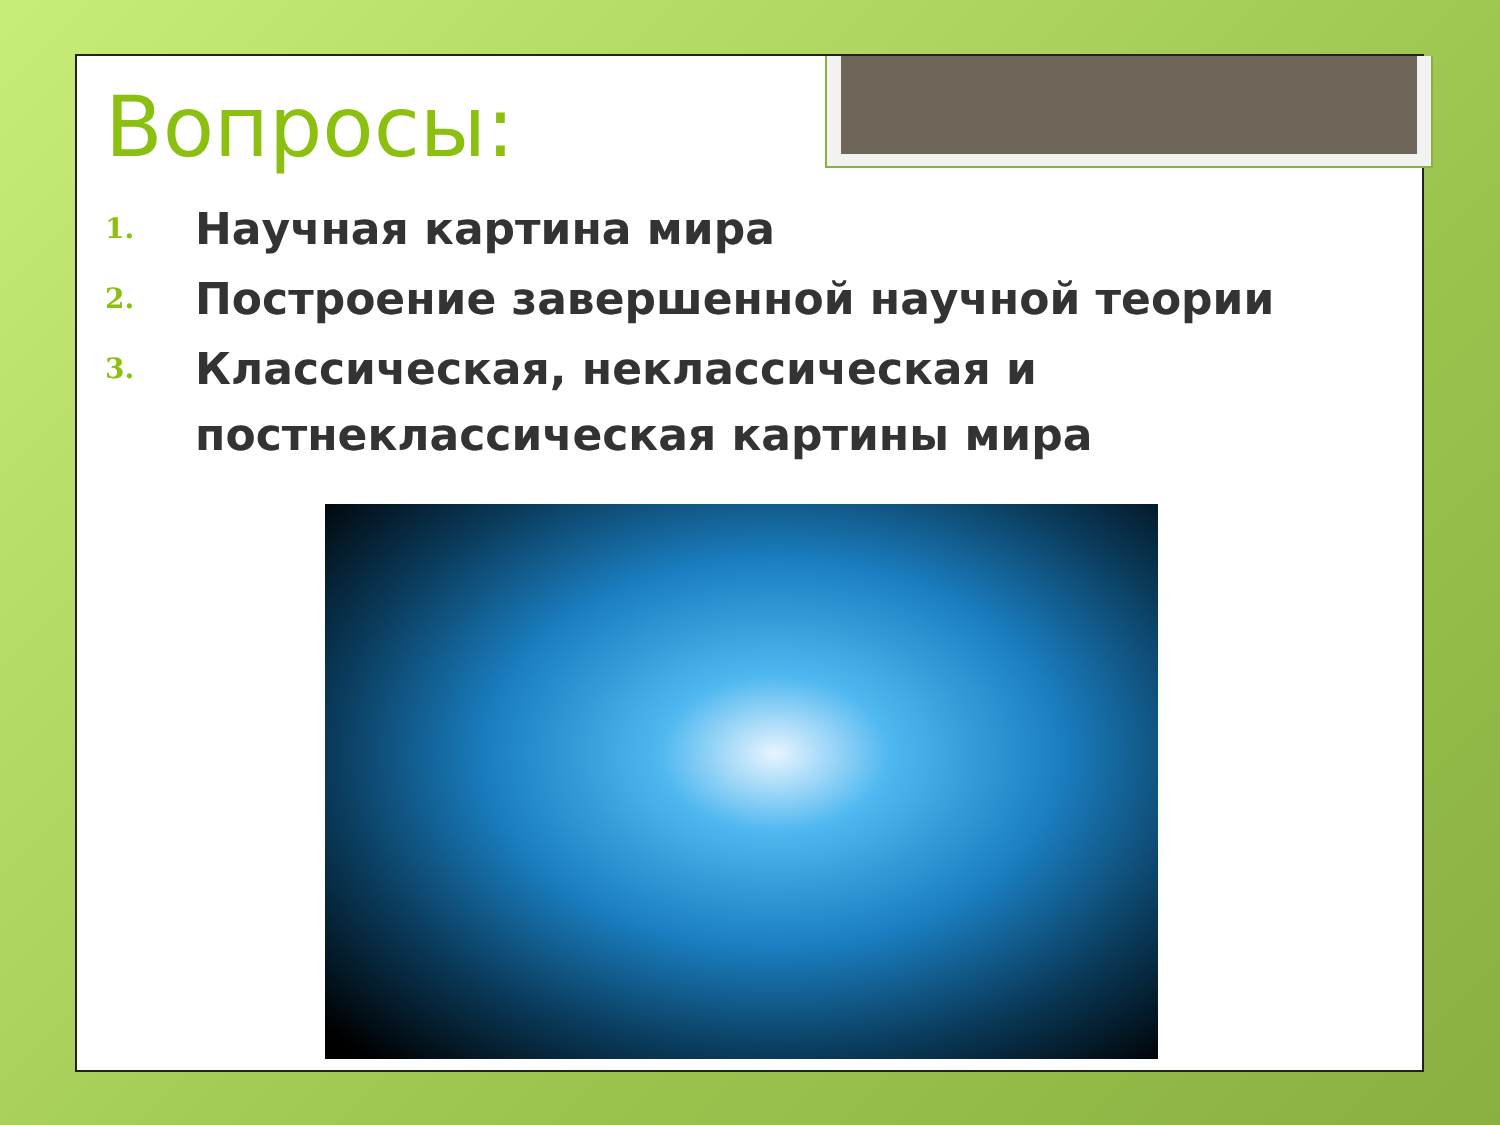Вопросы:
1. Научная картина мира
2. Построение завершенной научной теории
3. Классическая, неклассическая и постнеклассическая картины мира